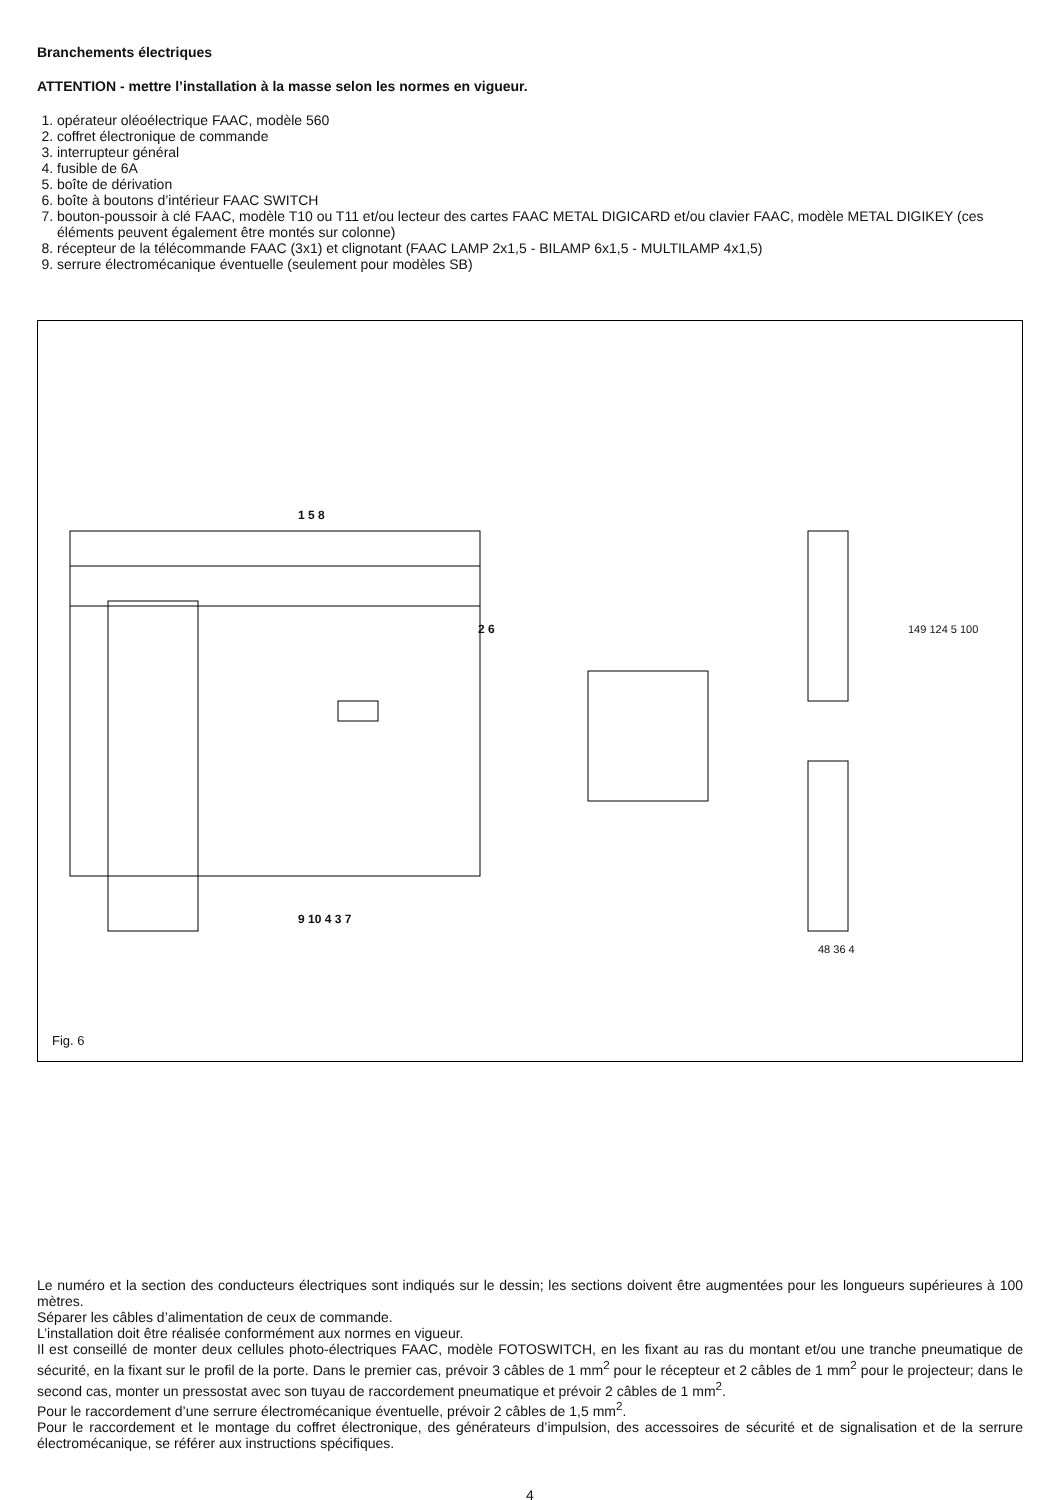Branchements électriques
ATTENTION - mettre l’installation à la masse selon les normes en vigueur.
1. opérateur oléoélectrique FAAC, modèle 560
2. coffret électronique de commande
3. interrupteur général
4. fusible de 6A
5. boîte de dérivation
6. boîte à boutons d’intérieur FAAC SWITCH
7. bouton-poussoir à clé FAAC, modèle T10 ou T11 et/ou lecteur des cartes FAAC METAL DIGICARD et/ou clavier FAAC, modèle METAL DIGIKEY (ces éléments peuvent également être montés sur colonne)
8. récepteur de la télécommande FAAC (3x1) et clignotant (FAAC LAMP 2x1,5 - BILAMP 6x1,5 - MULTILAMP 4x1,5)
9. serrure électromécanique éventuelle (seulement pour modèles SB)
1 5 8
2 6
9 10 4 3 7
149 124 5 100
48 36 4
Fig. 6
Le numéro et la section des conducteurs électriques sont indiqués sur le dessin; les sections doivent être augmentées pour les longueurs supérieures à 100 mètres.
Séparer les câbles d’alimentation de ceux de commande.
L’installation doit être réalisée conformément aux normes en vigueur.
Il est conseillé de monter deux cellules photo-électriques FAAC, modèle FOTOSWITCH, en les fixant au ras du montant et/ou une tranche pneumatique de sécurité, en la fixant sur le profil de la porte. Dans le premier cas, prévoir 3 câbles de 1 mm<sup>2</sup> pour le récepteur et 2 câbles de 1 mm<sup>2</sup> pour le projecteur; dans le second cas, monter un pressostat avec son tuyau de raccordement pneumatique et prévoir 2 câbles de 1 mm<sup>2</sup>.
Pour le raccordement d’une serrure électromécanique éventuelle, prévoir 2 câbles de 1,5 mm<sup>2</sup>.
Pour le raccordement et le montage du coffret électronique, des générateurs d’impulsion, des accessoires de sécurité et de signalisation et de la serrure électromécanique, se référer aux instructions spécifiques.
4